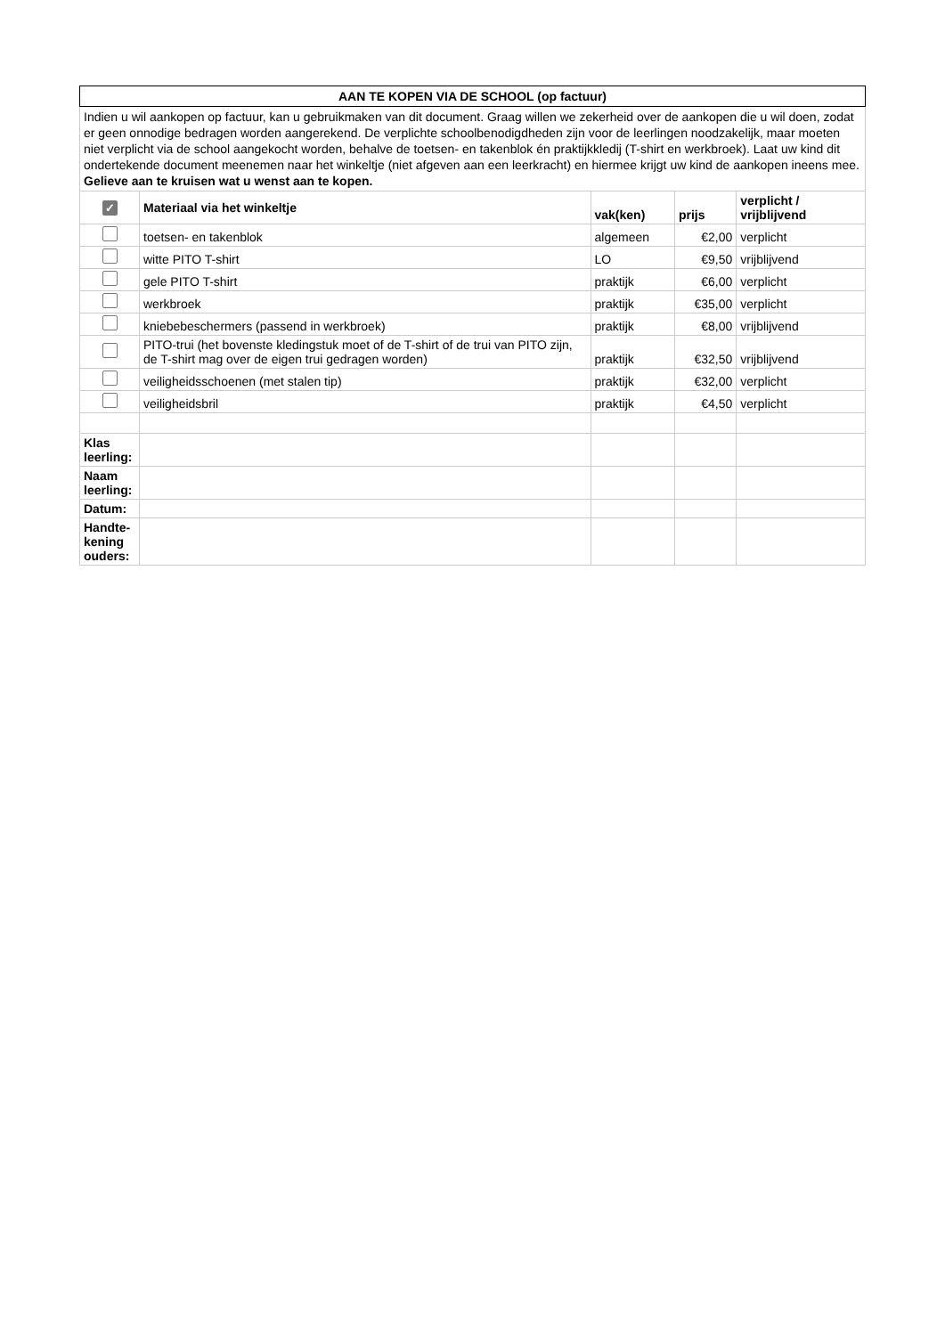| AAN TE KOPEN VIA DE SCHOOL (op factuur) | | | | |
| Indien u wil aankopen op factuur, kan u gebruikmaken van dit document. Graag willen we zekerheid over de aankopen die u wil doen, zodat er geen onnodige bedragen worden aangerekend. De verplichte schoolbenodigdheden zijn voor de leerlingen noodzakelijk, maar moeten niet verplicht via de school aangekocht worden, behalve de toetsen- en takenblok én praktijkkledij (T-shirt en werkbroek). Laat uw kind dit ondertekende document meenemen naar het winkeltje (niet afgeven aan een leerkracht) en hiermee krijgt uw kind de aankopen ineens mee. Gelieve aan te kruisen wat u wenst aan te kopen. | | | | |
| ✓ | Materiaal via het winkeltje | vak(ken) | prijs | verplicht / vrijblijvend |
| | toetsen- en takenblok | algemeen | €2,00 | verplicht |
| | witte PITO T-shirt | LO | €9,50 | vrijblijvend |
| | gele PITO T-shirt | praktijk | €6,00 | verplicht |
| | werkbroek | praktijk | €35,00 | verplicht |
| | kniebebeschermers (passend in werkbroek) | praktijk | €8,00 | vrijblijvend |
| | PITO-trui (het bovenste kledingstuk moet of de T-shirt of de trui van PITO zijn, de T-shirt mag over de eigen trui gedragen worden) | praktijk | €32,50 | vrijblijvend |
| | veiligheidsschoenen (met stalen tip) | praktijk | €32,00 | verplicht |
| | veiligheidsbril | praktijk | €4,50 | verplicht |
| Klas leerling: | | | | |
| Naam leerling: | | | | |
| Datum: | | | | |
| Handte-kening ouders: | | | | |